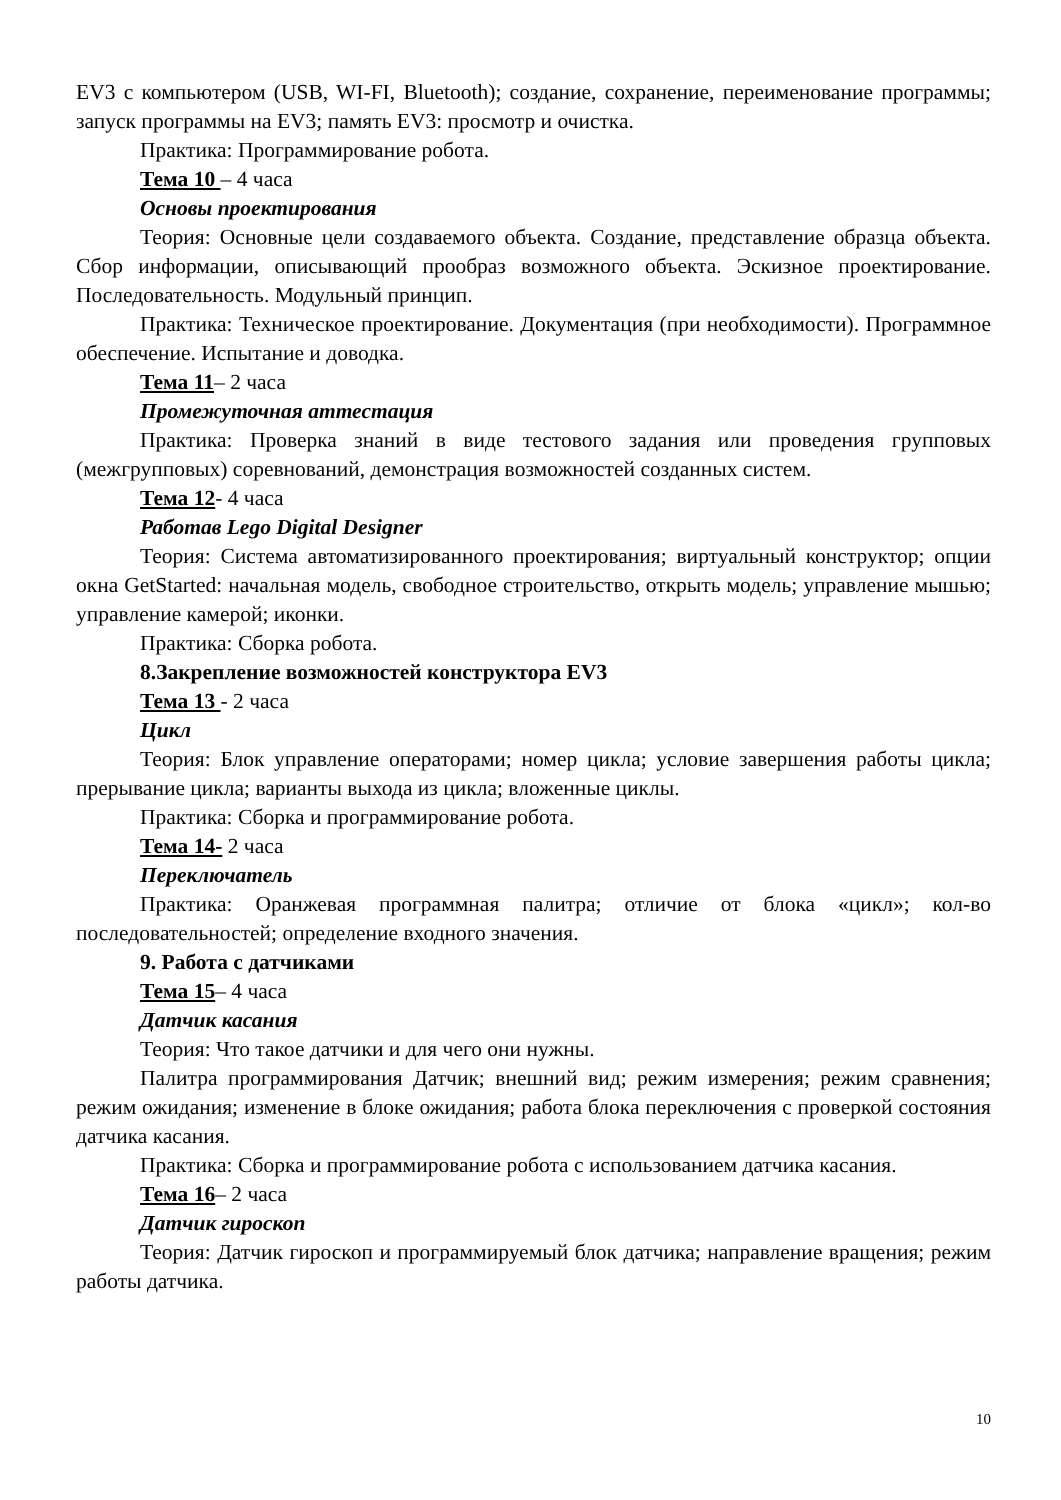EV3 с компьютером (USB, WI-FI, Bluetooth); создание, сохранение, переименование программы; запуск программы на EV3; память EV3: просмотр и очистка.
Практика: Программирование робота.
Тема 10 – 4 часа
Основы проектирования
Теория: Основные цели создаваемого объекта. Создание, представление образца объекта. Сбор информации, описывающий прообраз возможного объекта. Эскизное проектирование. Последовательность. Модульный принцип.
Практика: Техническое проектирование. Документация (при необходимости). Программное обеспечение. Испытание и доводка.
Тема 11– 2 часа
Промежуточная аттестация
Практика: Проверка знаний в виде тестового задания или проведения групповых (межгрупповых) соревнований, демонстрация возможностей созданных систем.
Тема 12- 4 часа
Работав Lego Digital Designer
Теория: Система автоматизированного проектирования; виртуальный конструктор; опции окна GetStarted: начальная модель, свободное строительство, открыть модель; управление мышью; управление камерой; иконки.
Практика: Сборка робота.
8.Закрепление возможностей конструктора EV3
Тема 13 - 2 часа
Цикл
Теория: Блок управление операторами; номер цикла; условие завершения работы цикла; прерывание цикла; варианты выхода из цикла; вложенные циклы.
Практика: Сборка и программирование робота.
Тема 14- 2 часа
Переключатель
Практика: Оранжевая программная палитра; отличие от блока «цикл»; кол-во последовательностей; определение входного значения.
9. Работа с датчиками
Тема 15– 4 часа
Датчик касания
Теория: Что такое датчики и для чего они нужны.
Палитра программирования Датчик; внешний вид; режим измерения; режим сравнения; режим ожидания; изменение в блоке ожидания; работа блока переключения с проверкой состояния датчика касания.
Практика: Сборка и программирование робота с использованием датчика касания.
Тема 16– 2 часа
Датчик гироскоп
Теория: Датчик гироскоп и программируемый блок датчика; направление вращения; режим работы датчика.
10